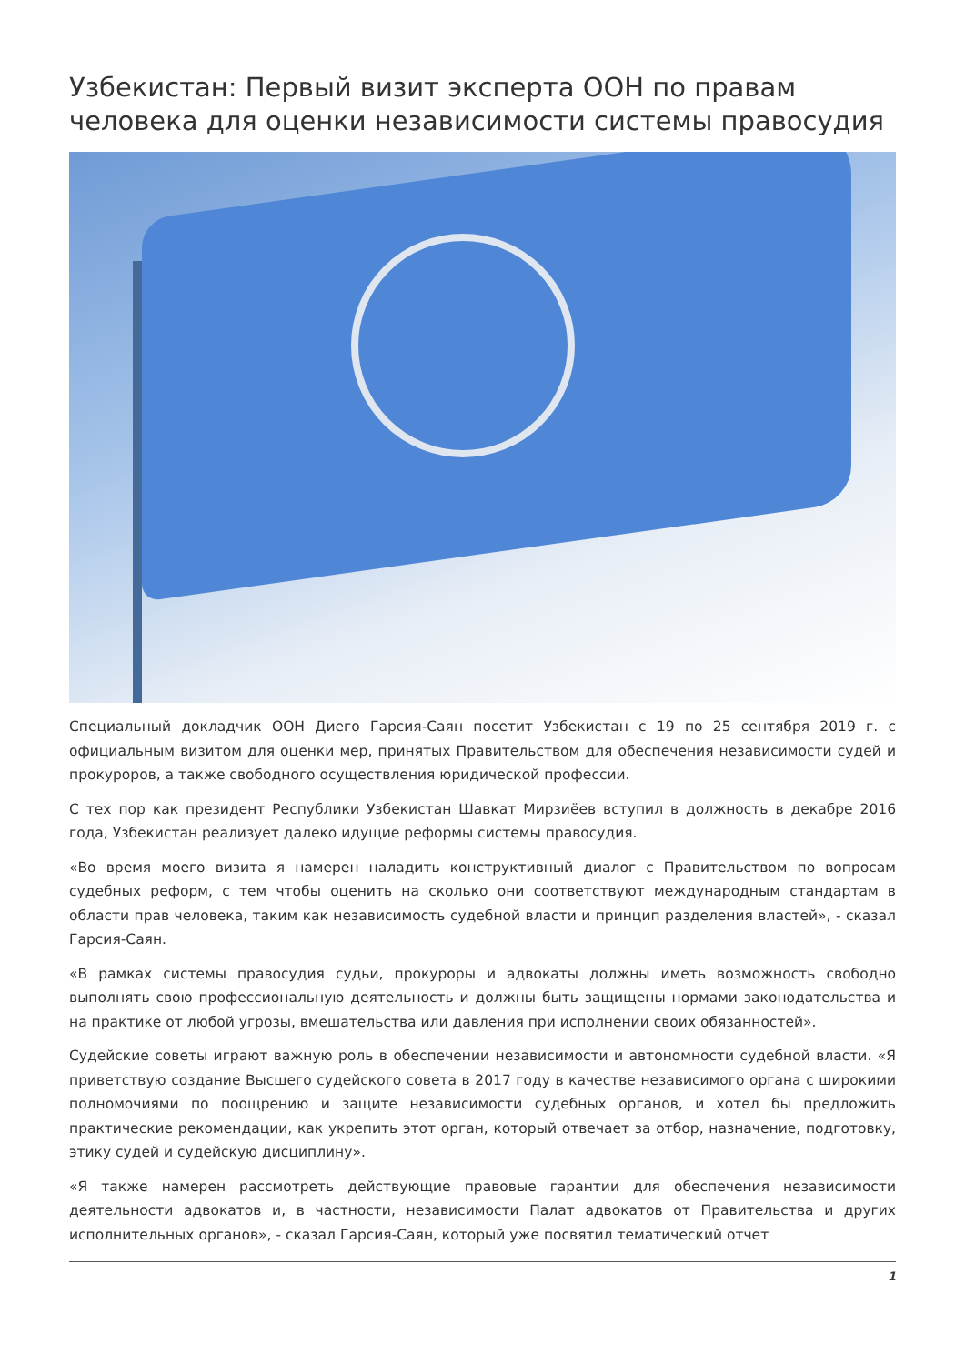Узбекистан: Первый визит эксперта ООН по правам человека для оценки независимости системы правосудия
Специальный докладчик ООН Диего Гарсия-Саян посетит Узбекистан с 19 по 25 сентября 2019 г. с официальным визитом для оценки мер, принятых Правительством для обеспечения независимости судей и прокуроров, а также свободного осуществления юридической профессии.
С тех пор как президент Республики Узбекистан Шавкат Мирзиёев вступил в должность в декабре 2016 года, Узбекистан реализует далеко идущие реформы системы правосудия.
«Во время моего визита я намерен наладить конструктивный диалог с Правительством по вопросам судебных реформ, с тем чтобы оценить на сколько они соответствуют международным стандартам в области прав человека, таким как независимость судебной власти и принцип разделения властей», - сказал Гарсия-Саян.
«В рамках системы правосудия судьи, прокуроры и адвокаты должны иметь возможность свободно выполнять свою профессиональную деятельность и должны быть защищены нормами законодательства и на практике от любой угрозы, вмешательства или давления при исполнении своих обязанностей».
Судейские советы играют важную роль в обеспечении независимости и автономности судебной власти. «Я приветствую создание Высшего судейского совета в 2017 году в качестве независимого органа с широкими полномочиями по поощрению и защите независимости судебных органов, и хотел бы предложить практические рекомендации, как укрепить этот орган, который отвечает за отбор, назначение, подготовку, этику судей и судейскую дисциплину».
«Я также намерен рассмотреть действующие правовые гарантии для обеспечения независимости деятельности адвокатов и, в частности, независимости Палат адвокатов от Правительства и других исполнительных органов», - сказал Гарсия-Саян, который уже посвятил тематический отчет
1